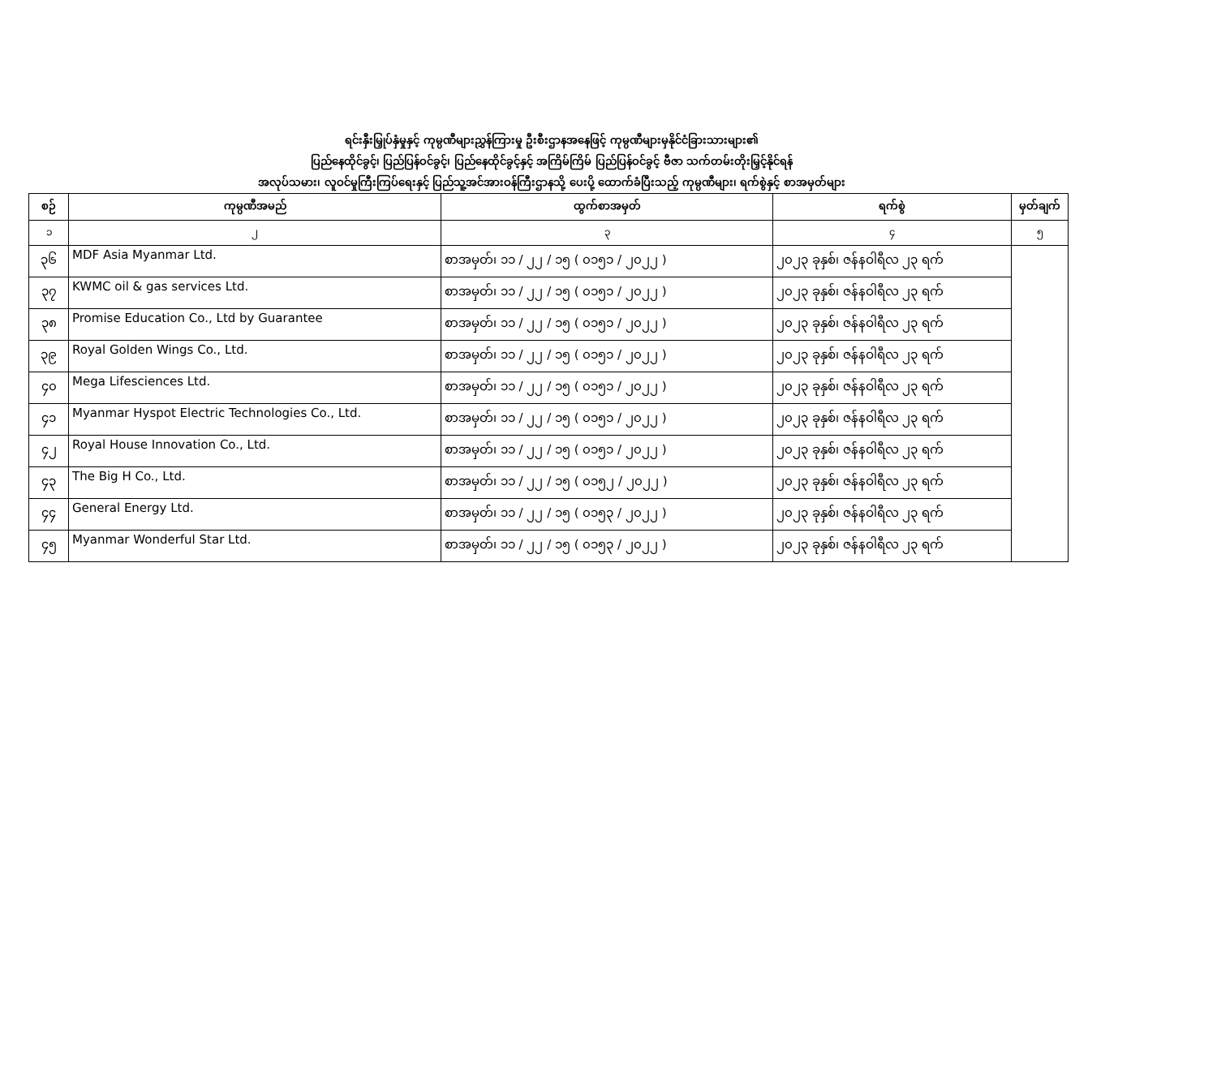ရင်းနှီးမြှုပ်နှံမှုနှင့် ကုမ္ပဏီများညွှန်ကြားမှု ဦးစီးဌာနအနေဖြင့် ကုမ္ပဏီများမှနိုင်ငံခြားသားများ၏
ပြည်နေထိုင်ခွင့်၊ ပြည်ပြန်ဝင်ခွင့်၊ ပြည်နေထိုင်ခွင့်နှင့် အကြိမ်ကြိမ် ပြည်ပြန်ဝင်ခွင့် ဗီဇာ သက်တမ်းတိုးမြှင့်နိုင်ရန်
အလုပ်သမား၊ လူဝင်မှုကြီးကြပ်ရေးနှင့် ပြည်သူ့အင်အားဝန်ကြီးဌာနသို့ ပေးပို့ ထောက်ခံပြီးသည့် ကုမ္ပဏီများ၊ ရက်စွဲနှင့် စာအမှတ်များ
| စဉ် | ကုမ္ပဏီအမည် | ထွက်စာအမှတ် | ရက်စွဲ | မှတ်ချက် |
| --- | --- | --- | --- | --- |
| ၁ | ၂ | ၃ | ၄ | ၅ |
| ၃၆ | MDF Asia Myanmar Ltd. | စာအမှတ်၊ ၁၁ / ၂၂ / ၁၅ ( ၀၁၅၁ / ၂၀၂၂ ) | ၂၀၂၃ ခုနှစ်၊ ဇန်နဝါရီလ ၂၃ ရက် | |
| ၃၇ | KWMC oil & gas services Ltd. | စာအမှတ်၊ ၁၁ / ၂၂ / ၁၅ ( ၀၁၅၁ / ၂၀၂၂ ) | ၂၀၂၃ ခုနှစ်၊ ဇန်နဝါရီလ ၂၃ ရက် | |
| ၃၈ | Promise Education Co., Ltd by Guarantee | စာအမှတ်၊ ၁၁ / ၂၂ / ၁၅ ( ၀၁၅၁ / ၂၀၂၂ ) | ၂၀၂၃ ခုနှစ်၊ ဇန်နဝါရီလ ၂၃ ရက် | |
| ၃၉ | Royal Golden Wings Co., Ltd. | စာအမှတ်၊ ၁၁ / ၂၂ / ၁၅ ( ၀၁၅၁ / ၂၀၂၂ ) | ၂၀၂၃ ခုနှစ်၊ ဇန်နဝါရီလ ၂၃ ရက် | |
| ၄၀ | Mega Lifesciences Ltd. | စာအမှတ်၊ ၁၁ / ၂၂ / ၁၅ ( ၀၁၅၁ / ၂၀၂၂ ) | ၂၀၂၃ ခုနှစ်၊ ဇန်နဝါရီလ ၂၃ ရက် | |
| ၄၁ | Myanmar Hyspot Electric Technologies Co., Ltd. | စာအမှတ်၊ ၁၁ / ၂၂ / ၁၅ ( ၀၁၅၁ / ၂၀၂၂ ) | ၂၀၂၃ ခုနှစ်၊ ဇန်နဝါရီလ ၂၃ ရက် | |
| ၄၂ | Royal House Innovation Co., Ltd. | စာအမှတ်၊ ၁၁ / ၂၂ / ၁၅ ( ၀၁၅၁ / ၂၀၂၂ ) | ၂၀၂၃ ခုနှစ်၊ ဇန်နဝါရီလ ၂၃ ရက် | |
| ၄၃ | The Big H Co., Ltd. | စာအမှတ်၊ ၁၁ / ၂၂ / ၁၅ ( ၀၁၅၂ / ၂၀၂၂ ) | ၂၀၂၃ ခုနှစ်၊ ဇန်နဝါရီလ ၂၃ ရက် | |
| ၄၄ | General Energy Ltd. | စာအမှတ်၊ ၁၁ / ၂၂ / ၁၅ ( ၀၁၅၃ / ၂၀၂၂ ) | ၂၀၂၃ ခုနှစ်၊ ဇန်နဝါရီလ ၂၃ ရက် | |
| ၄၅ | Myanmar Wonderful Star Ltd. | စာအမှတ်၊ ၁၁ / ၂၂ / ၁၅ ( ၀၁၅၃ / ၂၀၂၂ ) | ၂၀၂၃ ခုနှစ်၊ ဇန်နဝါရီလ ၂၃ ရက် | |